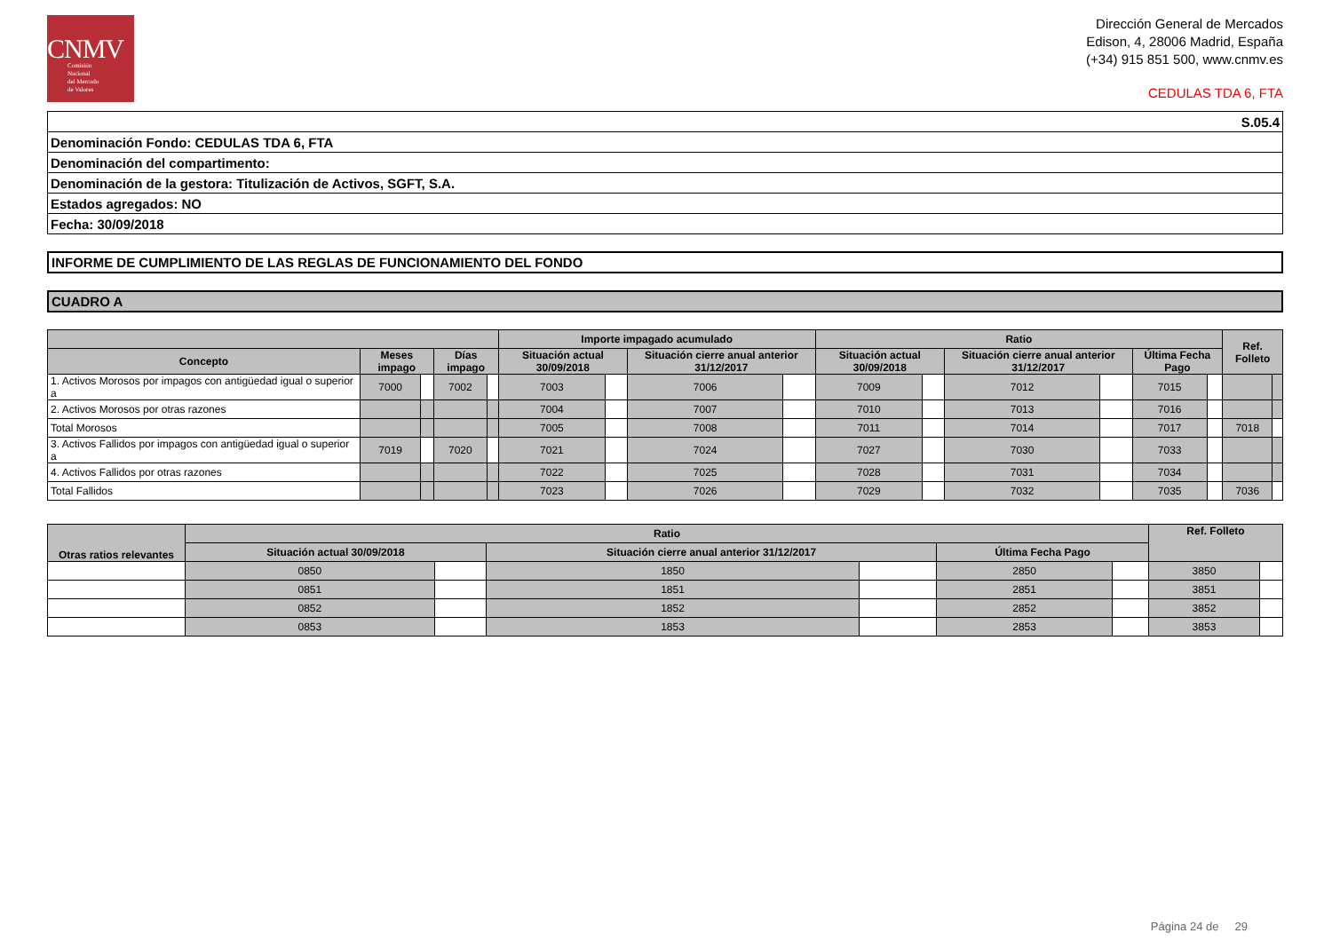CNMV
Comisión
Nacional
del Mercado
de Valores
Dirección General de Mercados
Edison, 4, 28006 Madrid, España
(+34) 915 851 500, www.cnmv.es
CEDULAS TDA 6, FTA
| S.05.4 |
| Denominación Fondo: CEDULAS TDA 6, FTA |
| Denominación del compartimento: |
| Denominación de la gestora: Titulización de Activos, SGFT, S.A. |
| Estados agregados: NO |
| Fecha: 30/09/2018 |
INFORME DE CUMPLIMIENTO DE LAS REGLAS DE FUNCIONAMIENTO DEL FONDO
CUADRO A
| | | | | | Importe impagado acumulado | | | | Ratio | | | | | | Ref. Folleto | |
| --- | --- | --- | --- | --- | --- | --- | --- | --- | --- | --- | --- | --- | --- | --- | --- | --- |
| Concepto | Meses impago | | Días impago | | Situación actual 30/09/2018 | | Situación cierre anual anterior 31/12/2017 | | Situación actual 30/09/2018 | | Situación cierre anual anterior 31/12/2017 | | Última Fecha Pago | | | |
| 1. Activos Morosos por impagos con antigüedad igual o superior a | 7000 | | 7002 | | 7003 | | 7006 | | 7009 | | 7012 | | 7015 | | | |
| 2. Activos Morosos por otras razones | | | | | 7004 | | 7007 | | 7010 | | 7013 | | 7016 | | | |
| Total Morosos | | | | | 7005 | | 7008 | | 7011 | | 7014 | | 7017 | | 7018 | |
| 3. Activos Fallidos por impagos con antigüedad igual o superior a | 7019 | | 7020 | | 7021 | | 7024 | | 7027 | | 7030 | | 7033 | | | |
| 4. Activos Fallidos por otras razones | | | | | 7022 | | 7025 | | 7028 | | 7031 | | 7034 | | | |
| Total Fallidos | | | | | 7023 | | 7026 | | 7029 | | 7032 | | 7035 | | 7036 | |
| Otras ratios relevantes | Ratio | | | | | | Ref. Folleto | |
| --- | --- | --- | --- | --- | --- | --- | --- | --- |
| | Situación actual 30/09/2018 | | Situación cierre anual anterior 31/12/2017 | | Última Fecha Pago | | | |
| | 0850 | | 1850 | | 2850 | | 3850 | |
| | 0851 | | 1851 | | 2851 | | 3851 | |
| | 0852 | | 1852 | | 2852 | | 3852 | |
| | 0853 | | 1853 | | 2853 | | 3853 | |
Página 24 de 29